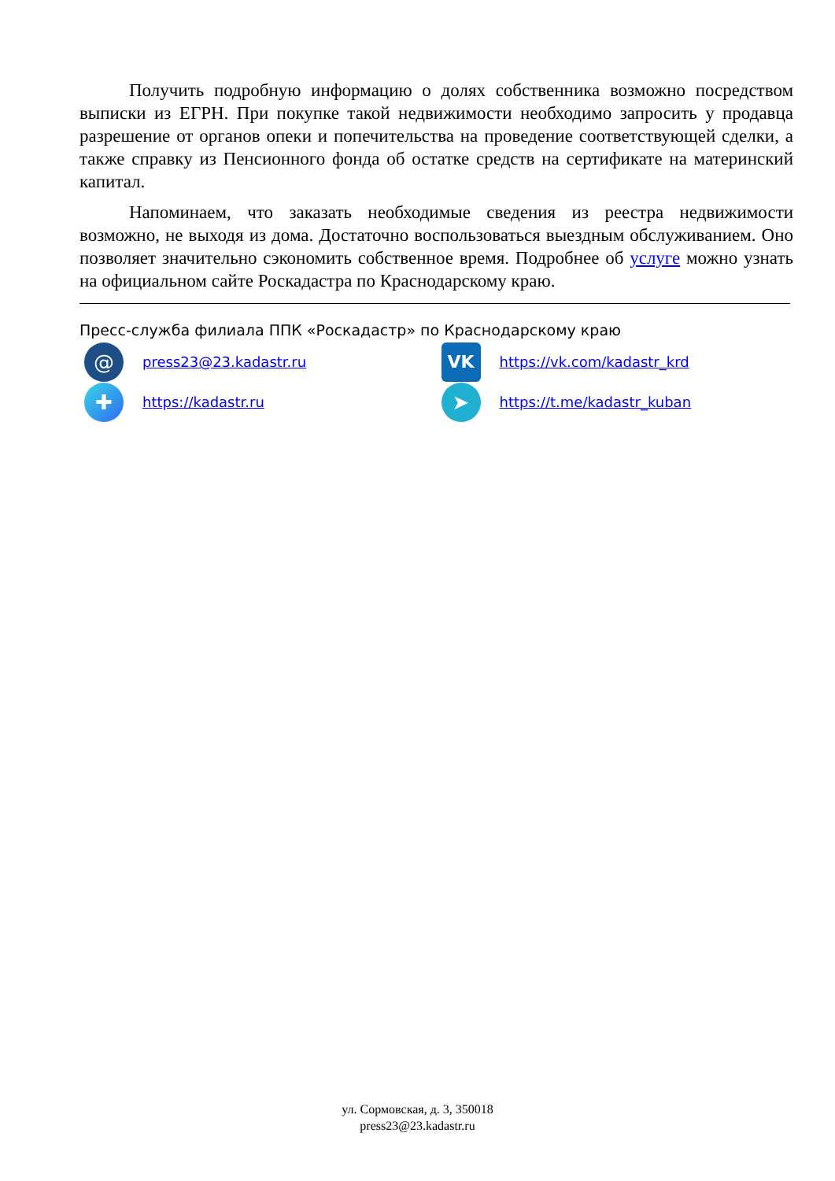Получить подробную информацию о долях собственника возможно посредством выписки из ЕГРН. При покупке такой недвижимости необходимо запросить у продавца разрешение от органов опеки и попечительства на проведение соответствующей сделки, а также справку из Пенсионного фонда об остатке средств на сертификате на материнский капитал.
Напоминаем, что заказать необходимые сведения из реестра недвижимости возможно, не выходя из дома. Достаточно воспользоваться выездным обслуживанием. Оно позволяет значительно сэкономить собственное время. Подробнее об услуге можно узнать на официальном сайте Роскадастра по Краснодарскому краю.
Пресс-служба филиала ППК «Роскадастр» по Краснодарскому краю
@
press23@23.kadastr.ru
VK
https://vk.com/kadastr_krd
✚
https://kadastr.ru
➤
https://t.me/kadastr_kuban
ул. Сормовская, д. 3, 350018
press23@23.kadastr.ru